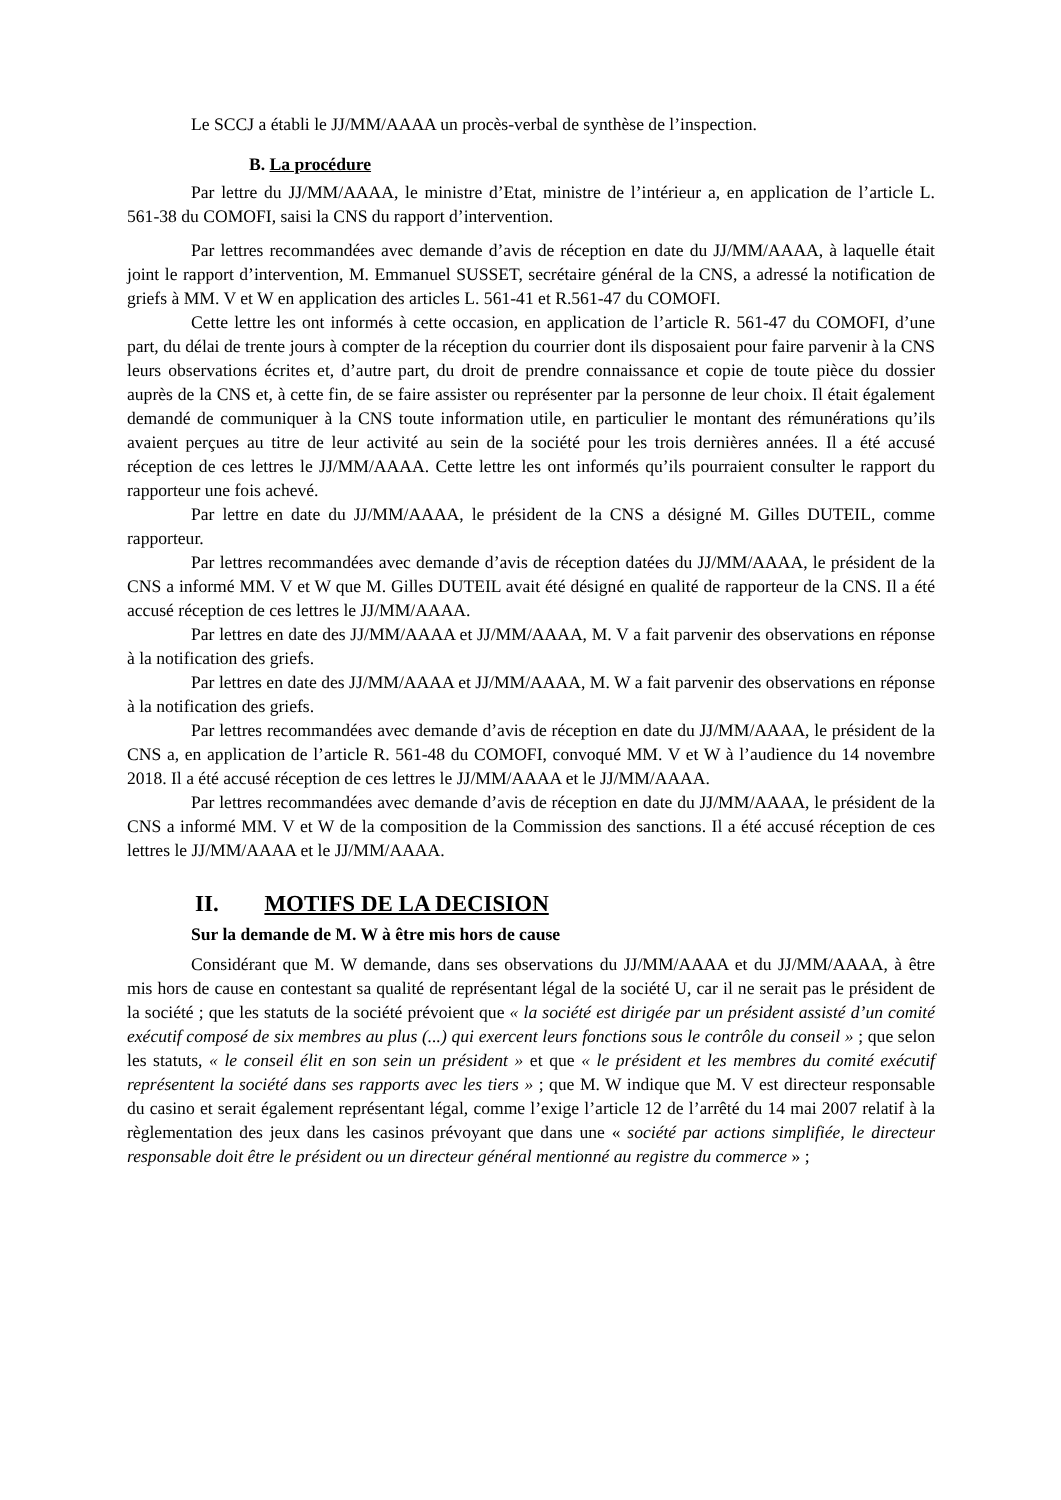Le SCCJ a établi le JJ/MM/AAAA un procès-verbal de synthèse de l’inspection.
B. La procédure
Par lettre du JJ/MM/AAAA, le ministre d’Etat, ministre de l’intérieur a, en application de l’article L. 561-38 du COMOFI, saisi la CNS du rapport d’intervention.
Par lettres recommandées avec demande d’avis de réception en date du JJ/MM/AAAA, à laquelle était joint le rapport d’intervention, M. Emmanuel SUSSET, secrétaire général de la CNS, a adressé la notification de griefs à MM. V et W en application des articles L. 561-41 et R.561-47 du COMOFI.
Cette lettre les ont informés à cette occasion, en application de l’article R. 561-47 du COMOFI, d’une part, du délai de trente jours à compter de la réception du courrier dont ils disposaient pour faire parvenir à la CNS leurs observations écrites et, d’autre part, du droit de prendre connaissance et copie de toute pièce du dossier auprès de la CNS et, à cette fin, de se faire assister ou représenter par la personne de leur choix. Il était également demandé de communiquer à la CNS toute information utile, en particulier le montant des rémunérations qu’ils avaient perçues au titre de leur activité au sein de la société pour les trois dernières années. Il a été accusé réception de ces lettres le JJ/MM/AAAA. Cette lettre les ont informés qu’ils pourraient consulter le rapport du rapporteur une fois achevé.
Par lettre en date du JJ/MM/AAAA, le président de la CNS a désigné M. Gilles DUTEIL, comme rapporteur.
Par lettres recommandées avec demande d’avis de réception datées du JJ/MM/AAAA, le président de la CNS a informé MM. V et W que M. Gilles DUTEIL avait été désigné en qualité de rapporteur de la CNS. Il a été accusé réception de ces lettres le JJ/MM/AAAA.
Par lettres en date des JJ/MM/AAAA et JJ/MM/AAAA, M. V a fait parvenir des observations en réponse à la notification des griefs.
Par lettres en date des JJ/MM/AAAA et JJ/MM/AAAA, M. W a fait parvenir des observations en réponse à la notification des griefs.
Par lettres recommandées avec demande d’avis de réception en date du JJ/MM/AAAA, le président de la CNS a, en application de l’article R. 561-48 du COMOFI, convoqué MM. V et W à l’audience du 14 novembre 2018. Il a été accusé réception de ces lettres le JJ/MM/AAAA et le JJ/MM/AAAA.
Par lettres recommandées avec demande d’avis de réception en date du JJ/MM/AAAA, le président de la CNS a informé MM. V et W de la composition de la Commission des sanctions. Il a été accusé réception de ces lettres le JJ/MM/AAAA et le JJ/MM/AAAA.
II. MOTIFS DE LA DECISION
Sur la demande de M. W à être mis hors de cause
Considérant que M. W demande, dans ses observations du JJ/MM/AAAA et du JJ/MM/AAAA, à être mis hors de cause en contestant sa qualité de représentant légal de la société U, car il ne serait pas le président de la société ; que les statuts de la société prévoient que « la société est dirigée par un président assisté d’un comité exécutif composé de six membres au plus (...) qui exercent leurs fonctions sous le contrôle du conseil » ; que selon les statuts, « le conseil élit en son sein un président » et que « le président et les membres du comité exécutif représentent la société dans ses rapports avec les tiers » ; que M. W indique que M. V est directeur responsable du casino et serait également représentant légal, comme l’exige l’article 12 de l’arrêté du 14 mai 2007 relatif à la règlementation des jeux dans les casinos prévoyant que dans une « société par actions simplifiée, le directeur responsable doit être le président ou un directeur général mentionné au registre du commerce » ;